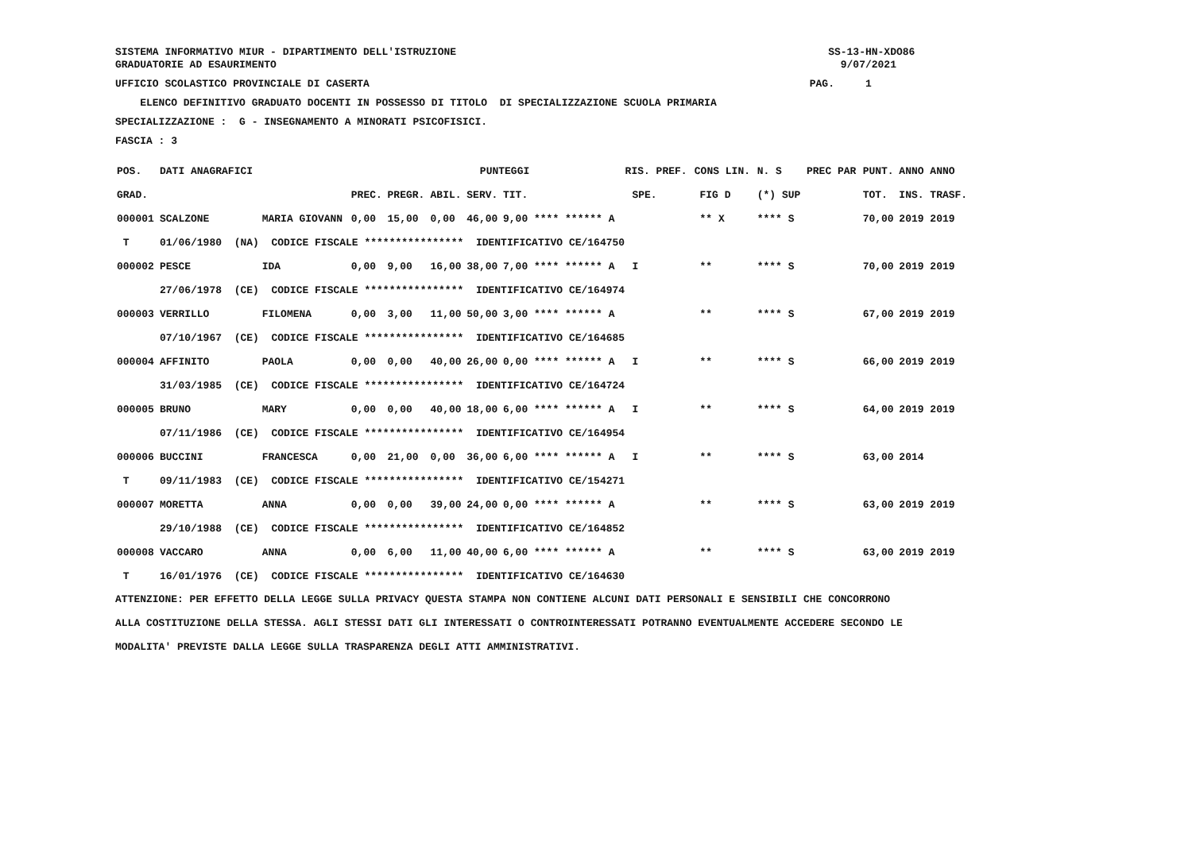SISTEMA INFORMATIVO MIUR - DIPARTIMENTO DELL'ISTRUZIONE SS-13-HN-XDO86
GRADUATORIE AD ESAURIMENTO 9/07/2021
UFFICIO SCOLASTICO PROVINCIALE DI CASERTA PAG. 1
ELENCO DEFINITIVO GRADUATO DOCENTI IN POSSESSO DI TITOLO DI SPECIALIZZAZIONE SCUOLA PRIMARIA
SPECIALIZZAZIONE : G - INSEGNAMENTO A MINORATI PSICOFISICI.
FASCIA : 3
| POS. | DATI ANAGRAFICI | | | PUNTEGGI | | | | RIS. PREF. | | CONS LIN. | | N. S | PREC PAR | PUNT. | ANNO ANNO |
| --- | --- | --- | --- | --- | --- | --- | --- | --- | --- | --- | --- | --- | --- | --- | --- |
| GRAD. | | | PREC. | PREGR. | ABIL. | SERV. | TIT. | | SPE. | | FIG D | (*) SUP | | TOT. | INS. TRASF. |
| 000001 | SCALZONE | MARIA GIOVANN | 0,00 | 15,00 | 0,00 | 46,00 | 9,00 **** ****** A | | | | ** X | **** S | | 70,00 | 2019 2019 |
| T | 01/06/1980 (NA) CODICE FISCALE **************** IDENTIFICATIVO CE/164750 | | | | | | | | | | | | | | |
| 000002 | PESCE | IDA | 0,00 | 9,00 | 16,00 | 38,00 | 7,00 **** ****** A | | I | | ** | **** S | | 70,00 | 2019 2019 |
| | 27/06/1978 (CE) CODICE FISCALE **************** IDENTIFICATIVO CE/164974 | | | | | | | | | | | | | | |
| 000003 | VERRILLO | FILOMENA | 0,00 | 3,00 | 11,00 | 50,00 | 3,00 **** ****** A | | | | ** | **** S | | 67,00 | 2019 2019 |
| | 07/10/1967 (CE) CODICE FISCALE **************** IDENTIFICATIVO CE/164685 | | | | | | | | | | | | | | |
| 000004 | AFFINITO | PAOLA | 0,00 | 0,00 | 40,00 | 26,00 | 0,00 **** ****** A | | I | | ** | **** S | | 66,00 | 2019 2019 |
| | 31/03/1985 (CE) CODICE FISCALE **************** IDENTIFICATIVO CE/164724 | | | | | | | | | | | | | | |
| 000005 | BRUNO | MARY | 0,00 | 0,00 | 40,00 | 18,00 | 6,00 **** ****** A | | I | | ** | **** S | | 64,00 | 2019 2019 |
| | 07/11/1986 (CE) CODICE FISCALE **************** IDENTIFICATIVO CE/164954 | | | | | | | | | | | | | | |
| 000006 | BUCCINI | FRANCESCA | 0,00 | 21,00 | 0,00 | 36,00 | 6,00 **** ****** A | | I | | ** | **** S | | 63,00 | 2014 |
| T | 09/11/1983 (CE) CODICE FISCALE **************** IDENTIFICATIVO CE/154271 | | | | | | | | | | | | | | |
| 000007 | MORETTA | ANNA | 0,00 | 0,00 | 39,00 | 24,00 | 0,00 **** ****** A | | | | ** | **** S | | 63,00 | 2019 2019 |
| | 29/10/1988 (CE) CODICE FISCALE **************** IDENTIFICATIVO CE/164852 | | | | | | | | | | | | | | |
| 000008 | VACCARO | ANNA | 0,00 | 6,00 | 11,00 | 40,00 | 6,00 **** ****** A | | | | ** | **** S | | 63,00 | 2019 2019 |
| T | 16/01/1976 (CE) CODICE FISCALE **************** IDENTIFICATIVO CE/164630 | | | | | | | | | | | | | | |
ATTENZIONE: PER EFFETTO DELLA LEGGE SULLA PRIVACY QUESTA STAMPA NON CONTIENE ALCUNI DATI PERSONALI E SENSIBILI CHE CONCORRONO ALLA COSTITUZIONE DELLA STESSA. AGLI STESSI DATI GLI INTERESSATI O CONTROINTERESSATI POTRANNO EVENTUALMENTE ACCEDERE SECONDO LE MODALITA' PREVISTE DALLA LEGGE SULLA TRASPARENZA DEGLI ATTI AMMINISTRATIVI.